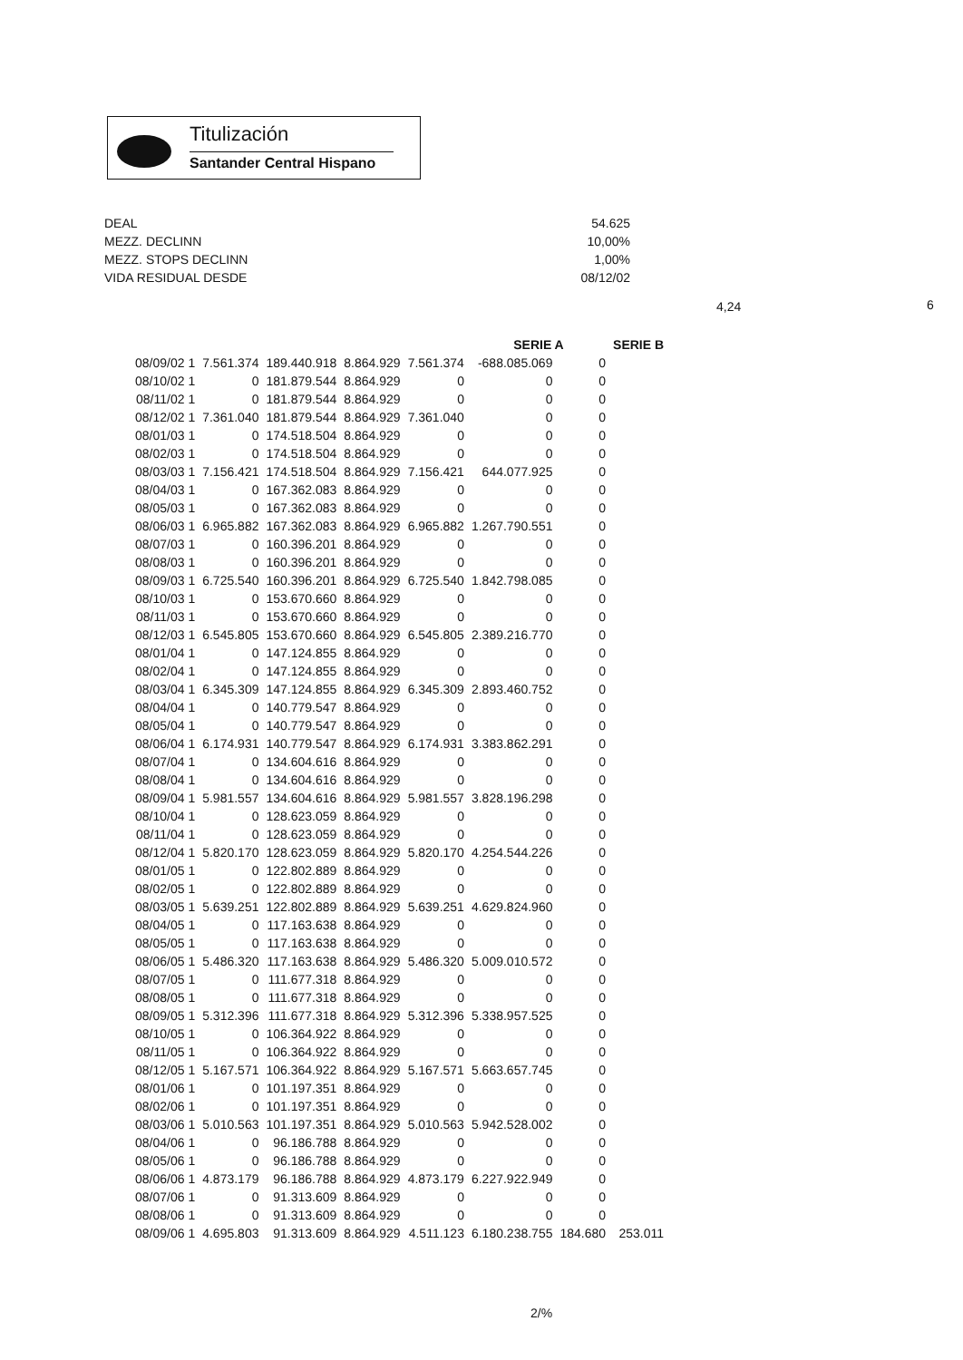Titulización
Santander Central Hispano
DEAL 54.625
MEZZ. DECLINN 10,00%
MEZZ. STOPS DECLINN 1,00%
VIDA RESIDUAL DESDE 08/12/02
4,24 6
| | | | | | SERIE A | | SERIE B | |
| --- | --- | --- | --- | --- | --- | --- | --- | --- |
| 08/09/02 1 | 7.561.374 | 189.440.918 | 8.864.929 | 7.561.374 | -688.085.069 | 0 | | |
| 08/10/02 1 | 0 | 181.879.544 | 8.864.929 | 0 | 0 | 0 | | |
| 08/11/02 1 | 0 | 181.879.544 | 8.864.929 | 0 | 0 | 0 | | |
| 08/12/02 1 | 7.361.040 | 181.879.544 | 8.864.929 | 7.361.040 | 0 | 0 | | |
| 08/01/03 1 | 0 | 174.518.504 | 8.864.929 | 0 | 0 | 0 | | |
| 08/02/03 1 | 0 | 174.518.504 | 8.864.929 | 0 | 0 | 0 | | |
| 08/03/03 1 | 7.156.421 | 174.518.504 | 8.864.929 | 7.156.421 | 644.077.925 | 0 | | |
| 08/04/03 1 | 0 | 167.362.083 | 8.864.929 | 0 | 0 | 0 | | |
| 08/05/03 1 | 0 | 167.362.083 | 8.864.929 | 0 | 0 | 0 | | |
| 08/06/03 1 | 6.965.882 | 167.362.083 | 8.864.929 | 6.965.882 | 1.267.790.551 | 0 | | |
| 08/07/03 1 | 0 | 160.396.201 | 8.864.929 | 0 | 0 | 0 | | |
| 08/08/03 1 | 0 | 160.396.201 | 8.864.929 | 0 | 0 | 0 | | |
| 08/09/03 1 | 6.725.540 | 160.396.201 | 8.864.929 | 6.725.540 | 1.842.798.085 | 0 | | |
| 08/10/03 1 | 0 | 153.670.660 | 8.864.929 | 0 | 0 | 0 | | |
| 08/11/03 1 | 0 | 153.670.660 | 8.864.929 | 0 | 0 | 0 | | |
| 08/12/03 1 | 6.545.805 | 153.670.660 | 8.864.929 | 6.545.805 | 2.389.216.770 | 0 | | |
| 08/01/04 1 | 0 | 147.124.855 | 8.864.929 | 0 | 0 | 0 | | |
| 08/02/04 1 | 0 | 147.124.855 | 8.864.929 | 0 | 0 | 0 | | |
| 08/03/04 1 | 6.345.309 | 147.124.855 | 8.864.929 | 6.345.309 | 2.893.460.752 | 0 | | |
| 08/04/04 1 | 0 | 140.779.547 | 8.864.929 | 0 | 0 | 0 | | |
| 08/05/04 1 | 0 | 140.779.547 | 8.864.929 | 0 | 0 | 0 | | |
| 08/06/04 1 | 6.174.931 | 140.779.547 | 8.864.929 | 6.174.931 | 3.383.862.291 | 0 | | |
| 08/07/04 1 | 0 | 134.604.616 | 8.864.929 | 0 | 0 | 0 | | |
| 08/08/04 1 | 0 | 134.604.616 | 8.864.929 | 0 | 0 | 0 | | |
| 08/09/04 1 | 5.981.557 | 134.604.616 | 8.864.929 | 5.981.557 | 3.828.196.298 | 0 | | |
| 08/10/04 1 | 0 | 128.623.059 | 8.864.929 | 0 | 0 | 0 | | |
| 08/11/04 1 | 0 | 128.623.059 | 8.864.929 | 0 | 0 | 0 | | |
| 08/12/04 1 | 5.820.170 | 128.623.059 | 8.864.929 | 5.820.170 | 4.254.544.226 | 0 | | |
| 08/01/05 1 | 0 | 122.802.889 | 8.864.929 | 0 | 0 | 0 | | |
| 08/02/05 1 | 0 | 122.802.889 | 8.864.929 | 0 | 0 | 0 | | |
| 08/03/05 1 | 5.639.251 | 122.802.889 | 8.864.929 | 5.639.251 | 4.629.824.960 | 0 | | |
| 08/04/05 1 | 0 | 117.163.638 | 8.864.929 | 0 | 0 | 0 | | |
| 08/05/05 1 | 0 | 117.163.638 | 8.864.929 | 0 | 0 | 0 | | |
| 08/06/05 1 | 5.486.320 | 117.163.638 | 8.864.929 | 5.486.320 | 5.009.010.572 | 0 | | |
| 08/07/05 1 | 0 | 111.677.318 | 8.864.929 | 0 | 0 | 0 | | |
| 08/08/05 1 | 0 | 111.677.318 | 8.864.929 | 0 | 0 | 0 | | |
| 08/09/05 1 | 5.312.396 | 111.677.318 | 8.864.929 | 5.312.396 | 5.338.957.525 | 0 | | |
| 08/10/05 1 | 0 | 106.364.922 | 8.864.929 | 0 | 0 | 0 | | |
| 08/11/05 1 | 0 | 106.364.922 | 8.864.929 | 0 | 0 | 0 | | |
| 08/12/05 1 | 5.167.571 | 106.364.922 | 8.864.929 | 5.167.571 | 5.663.657.745 | 0 | | |
| 08/01/06 1 | 0 | 101.197.351 | 8.864.929 | 0 | 0 | 0 | | |
| 08/02/06 1 | 0 | 101.197.351 | 8.864.929 | 0 | 0 | 0 | | |
| 08/03/06 1 | 5.010.563 | 101.197.351 | 8.864.929 | 5.010.563 | 5.942.528.002 | 0 | | |
| 08/04/06 1 | 0 | 96.186.788 | 8.864.929 | 0 | 0 | 0 | | |
| 08/05/06 1 | 0 | 96.186.788 | 8.864.929 | 0 | 0 | 0 | | |
| 08/06/06 1 | 4.873.179 | 96.186.788 | 8.864.929 | 4.873.179 | 6.227.922.949 | 0 | | |
| 08/07/06 1 | 0 | 91.313.609 | 8.864.929 | 0 | 0 | 0 | | |
| 08/08/06 1 | 0 | 91.313.609 | 8.864.929 | 0 | 0 | 0 | | |
| 08/09/06 1 | 4.695.803 | 91.313.609 | 8.864.929 | 4.511.123 | 6.180.238.755 | 184.680 | 253.011 | |
2/%